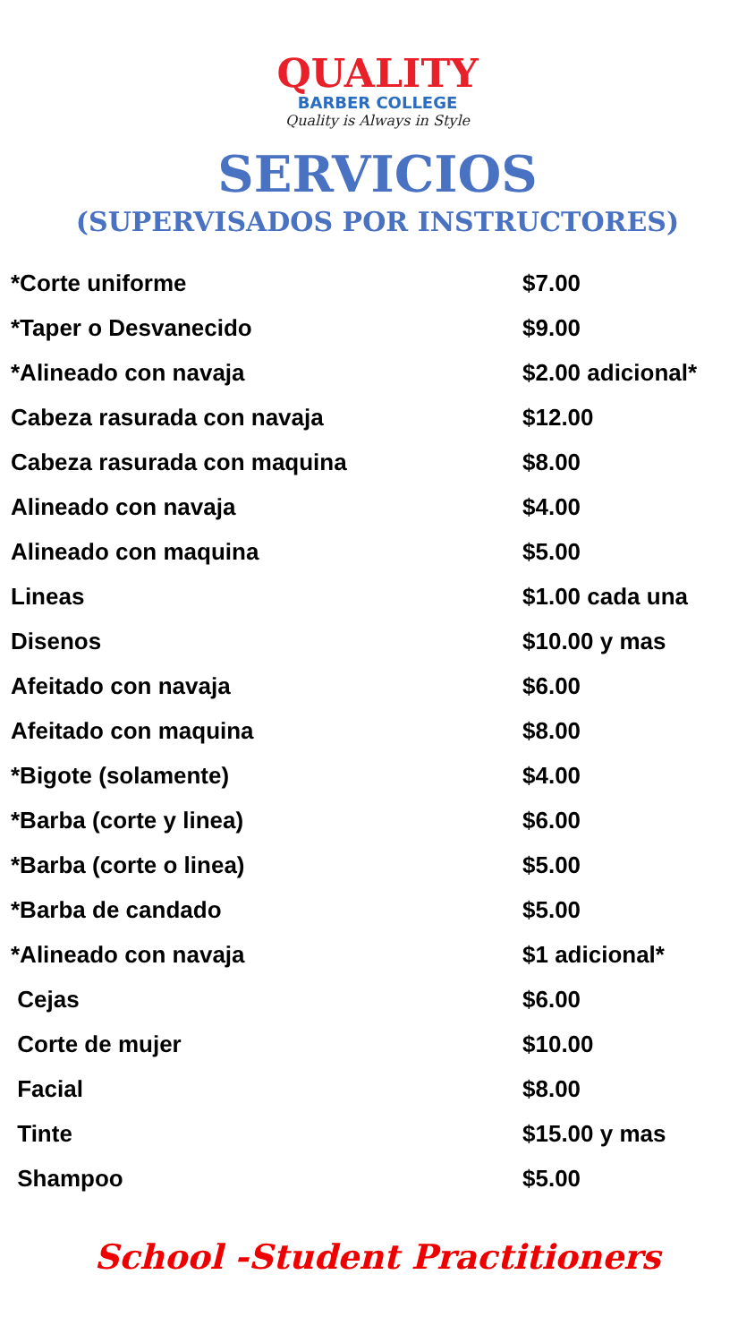QUALITY
BARBER COLLEGE
Quality is Always in Style
SERVICIOS
(SUPERVISADOS POR INSTRUCTORES)
| *Corte uniforme | $7.00 |
| *Taper o Desvanecido | $9.00 |
| *Alineado con navaja | $2.00 adicional* |
| Cabeza rasurada con navaja | $12.00 |
| Cabeza rasurada con maquina | $8.00 |
| Alineado con navaja | $4.00 |
| Alineado con maquina | $5.00 |
| Lineas | $1.00 cada una |
| Disenos | $10.00 y mas |
| Afeitado con navaja | $6.00 |
| Afeitado con maquina | $8.00 |
| *Bigote (solamente) | $4.00 |
| *Barba (corte y linea) | $6.00 |
| *Barba (corte o linea) | $5.00 |
| *Barba de candado | $5.00 |
| *Alineado con navaja | $1 adicional* |
| Cejas | $6.00 |
| Corte de mujer | $10.00 |
| Facial | $8.00 |
| Tinte | $15.00 y mas |
| Shampoo | $5.00 |
School -Student Practitioners